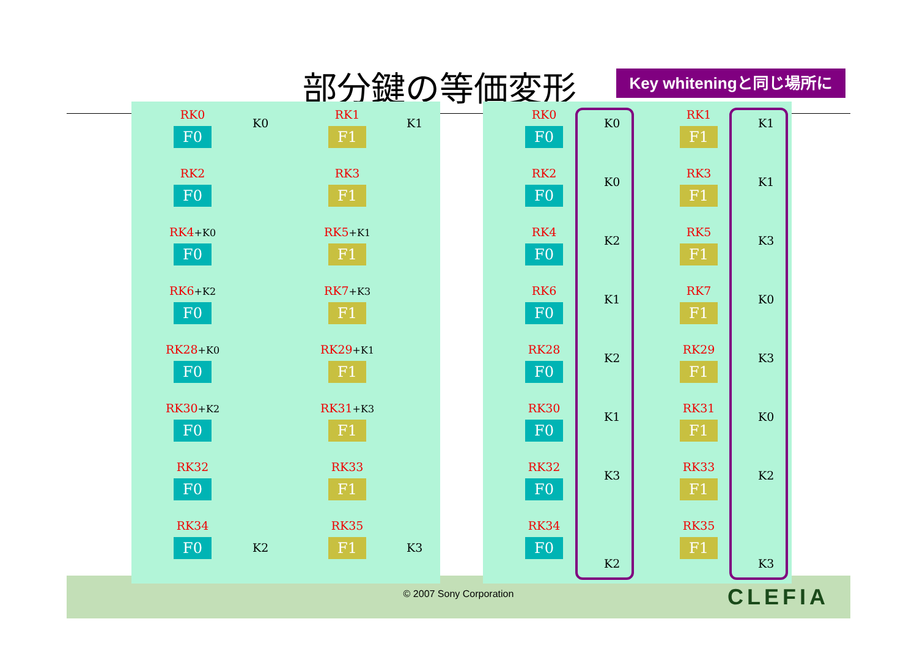部分鍵の等価変形 Key whiteningと同じ場所に
RK0
F0
K0
RK1
F1
K1
RK2
F0
RK3
F1
RK4+K0
F0
RK5+K1
F1
RK6+K2
F0
RK7+K3
F1
RK28+K0
F0
RK29+K1
F1
RK30+K2
F0
RK31+K3
F1
RK32
F0
RK33
F1
RK34
F0
RK35
F1
K2 K3
RK0
F0
K0
RK1
F1
K1
RK2
F0
K0
RK3
F1
K1
RK4
F0
K2
RK5
F1
K3
RK6
F0
K1
RK7
F1
K0
RK28
F0
K2
RK29
F1
K3
RK30
F0
K1
RK31
F1
K0
RK32
F0
K3
RK33
F1
K2
RK34
F0
K2
RK35
F1
K3
© 2007 Sony Corporation CLEFIA